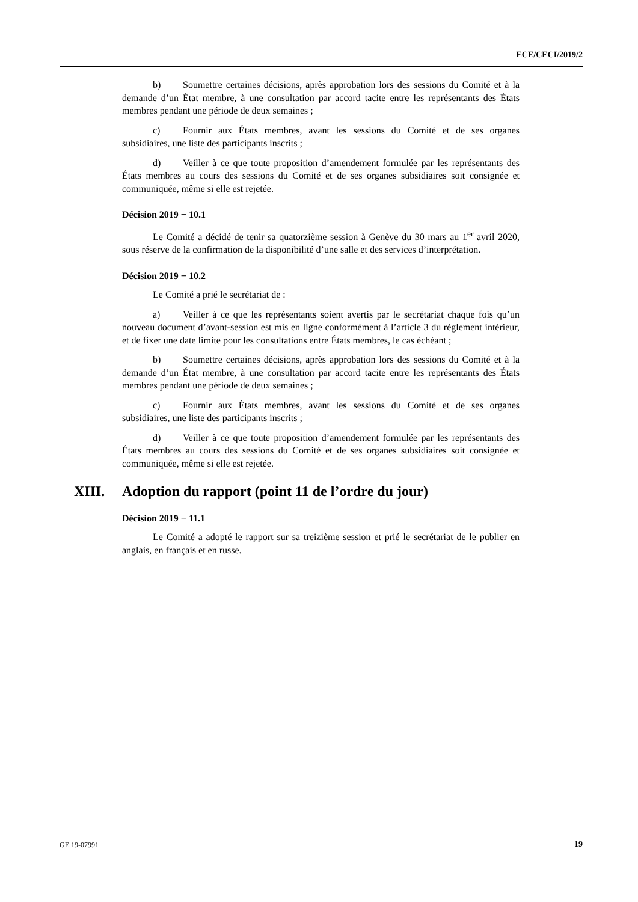ECE/CECI/2019/2
b) Soumettre certaines décisions, après approbation lors des sessions du Comité et à la demande d’un État membre, à une consultation par accord tacite entre les représentants des États membres pendant une période de deux semaines ;
c) Fournir aux États membres, avant les sessions du Comité et de ses organes subsidiaires, une liste des participants inscrits ;
d) Veiller à ce que toute proposition d’amendement formulée par les représentants des États membres au cours des sessions du Comité et de ses organes subsidiaires soit consignée et communiquée, même si elle est rejetée.
Décision 2019 − 10.1
Le Comité a décidé de tenir sa quatorzième session à Genève du 30 mars au 1<sup>er</sup> avril 2020, sous réserve de la confirmation de la disponibilité d’une salle et des services d’interprétation.
Décision 2019 − 10.2
Le Comité a prié le secrétariat de :
a) Veiller à ce que les représentants soient avertis par le secrétariat chaque fois qu’un nouveau document d’avant-session est mis en ligne conformément à l’article 3 du règlement intérieur, et de fixer une date limite pour les consultations entre États membres, le cas échéant ;
b) Soumettre certaines décisions, après approbation lors des sessions du Comité et à la demande d’un État membre, à une consultation par accord tacite entre les représentants des États membres pendant une période de deux semaines ;
c) Fournir aux États membres, avant les sessions du Comité et de ses organes subsidiaires, une liste des participants inscrits ;
d) Veiller à ce que toute proposition d’amendement formulée par les représentants des États membres au cours des sessions du Comité et de ses organes subsidiaires soit consignée et communiquée, même si elle est rejetée.
XIII. Adoption du rapport (point 11 de l’ordre du jour)
Décision 2019 − 11.1
Le Comité a adopté le rapport sur sa treizième session et prié le secrétariat de le publier en anglais, en français et en russe.
GE.19-07991 19